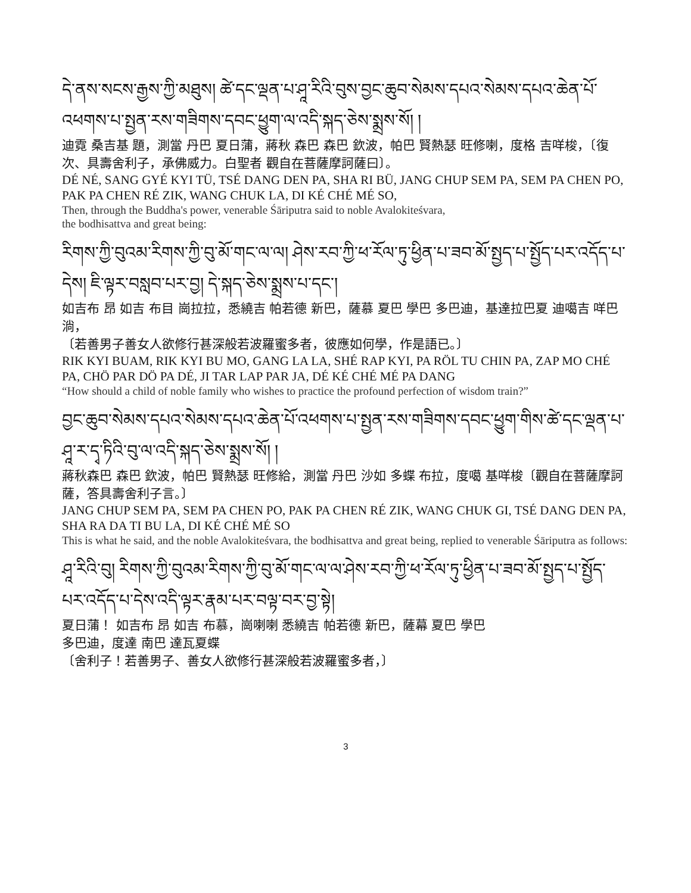དེ་ནས་སངས་རྒྱས་ཀྱི་མཐུས། ཚེ་དང་ལྡན་པ་ཤཱ་རིའི་བུས་བྱང་ཆུབ་སེམས་དཔའ་སེམས་དཔའ་ཆེན་པོ་འཕགས་པ་སྤྱན་རས་གཟིགས་དབང་ཕྱུག་ལ་འདི་སྐད་ཅེས་སྨྲས་སོ། །
迪霓 桑吉基 題，測當 丹巴 夏日蒲，蔣秋 森巴 森巴 欽波，帕巴 賢熱瑟 旺修喇，度格 吉咩梭，〔復次、具壽舍利子，承佛威力。白聖者 觀自在菩薩摩訶薩曰〕。
DÉ NÉ, SANG GYÉ KYI TÜ, TSÉ DANG DEN PA, SHA RI BÜ, JANG CHUP SEM PA, SEM PA CHEN PO, PAK PA CHEN RÉ ZIK, WANG CHUK LA, DI KÉ CHÉ MÉ SO,
Then, through the Buddha's power, venerable Śāriputra said to noble Avalokiteśvara,
the bodhisattva and great being:
རིགས་ཀྱི་བུའམ་རིགས་ཀྱི་བུ་མོ་གང་ལ་ལ། ཤེས་རབ་ཀྱི་ཕ་རོལ་ཏུ་ཕྱིན་པ་ཟབ་མོ་སྤྱད་པ་སྤྱོད་པར་འདོད་པ་དེས། ཇི་ལྟར་བསླབ་པར་བྱ། དེ་སྐད་ཅེས་སྨྲས་པ་དང་།
如吉布 昂 如吉 布目 崗拉拉，悉繞吉 帕若德 新巴，薩慕 夏巴 學巴 多巴迪，基達拉巴夏 迪噶吉 咩巴淌，
〔若善男子善女人欲修行甚深般若波羅蜜多者，彼應如何學，作是語已。〕
RIK KYI BUAM, RIK KYI BU MO, GANG LA LA, SHÉ RAP KYI, PA RÖL TU CHIN PA, ZAP MO CHÉ PA, CHÖ PAR DÖ PA DÉ, JI TAR LAP PAR JA, DÉ KÉ CHÉ MÉ PA DANG
“How should a child of noble family who wishes to practice the profound perfection of wisdom train?”
བྱང་ཆུབ་སེམས་དཔའ་སེམས་དཔའ་ཆེན་པོ་འཕགས་པ་སྤྱན་རས་གཟིགས་དབང་ཕྱུག་གིས་ཚེ་དང་ལྡན་པ་ཤཱ་ར་དྭ་ཏིའི་བུ་ལ་འདི་སྐད་ཅེས་སྨྲས་སོ། །
蔣秋森巴 森巴 欽波，帕巴 賢熱瑟 旺修給，測當 丹巴 沙如 多蝶 布拉，度噶 基咩梭〔觀自在菩薩摩訶薩，答具壽舍利子言。〕
JANG CHUP SEM PA, SEM PA CHEN PO, PAK PA CHEN RÉ ZIK, WANG CHUK GI, TSÉ DANG DEN PA, SHA RA DA TI BU LA, DI KÉ CHÉ MÉ SO
This is what he said, and the noble Avalokiteśvara, the bodhisattva and great being, replied to venerable Śāriputra as follows:
ཤཱ་རིའི་བུ། རིགས་ཀྱི་བུའམ་རིགས་ཀྱི་བུ་མོ་གང་ལ་ལ་ཤེས་རབ་ཀྱི་ཕ་རོལ་ཏུ་ཕྱིན་པ་ཟབ་མོ་སྤྱད་པ་སྤྱོད་པར་འདོད་པ་དེས་འདི་ལྟར་རྣམ་པར་བལྟ་བར་བྱ་སྟེ།
夏日蒲！ 如吉布 昂 如吉 布慕，崗喇喇 悉繞吉 帕若德 新巴，薩幕 夏巴 學巴
多巴迪，度達 南巴 達瓦夏蝶
〔舍利子！若善男子、善女人欲修行甚深般若波羅蜜多者，〕
3